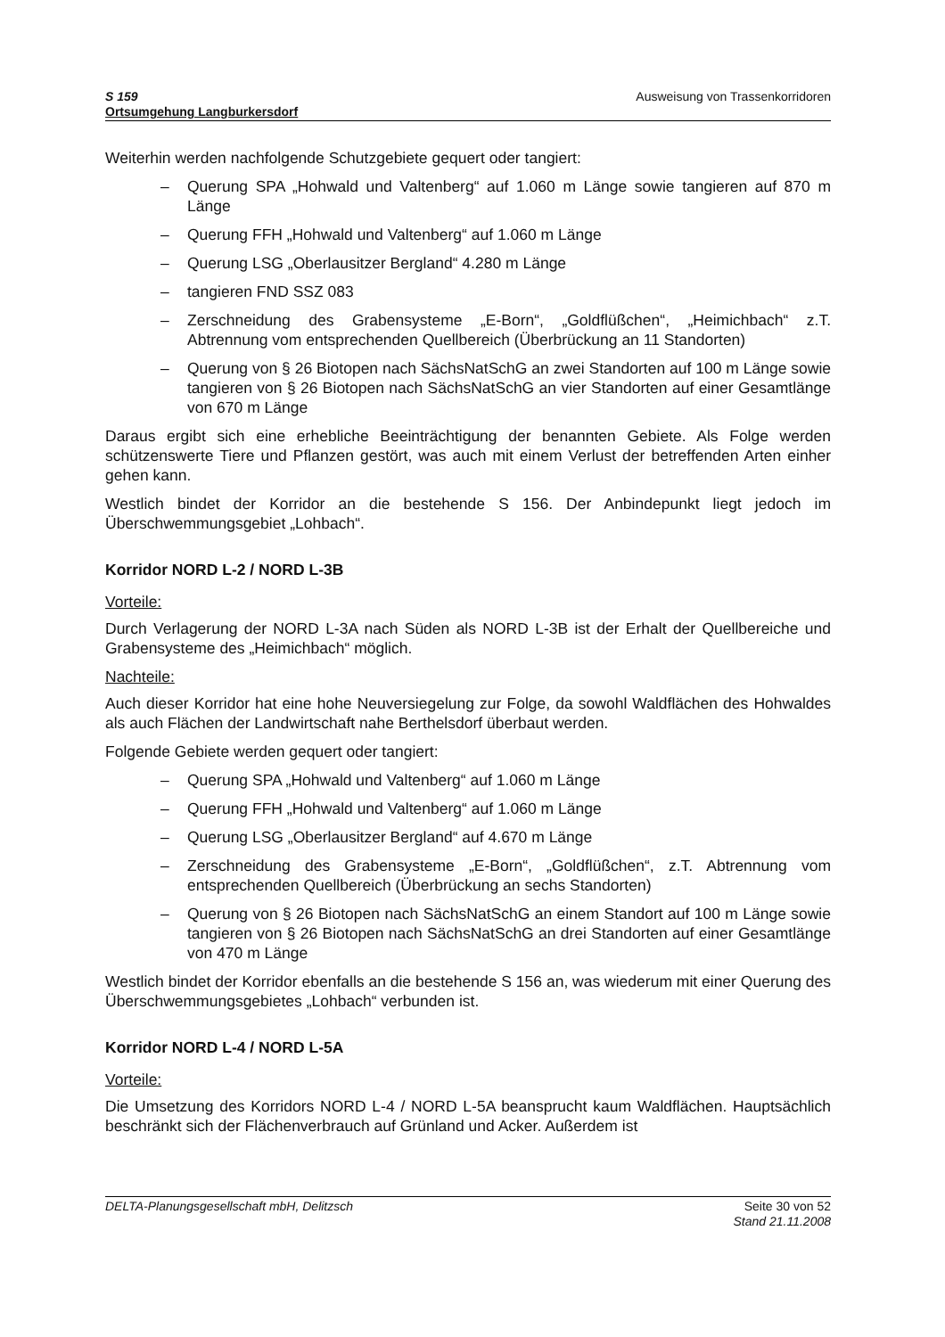S 159
Ortsumgehung Langburkersdorf
Ausweisung von Trassenkorridoren
Weiterhin werden nachfolgende Schutzgebiete gequert oder tangiert:
– Querung SPA „Hohwald und Valtenberg“ auf 1.060 m Länge sowie tangieren auf 870 m Länge
– Querung FFH „Hohwald und Valtenberg“ auf 1.060 m Länge
– Querung LSG „Oberlausitzer Bergland“ 4.280 m Länge
– tangieren FND SSZ 083
– Zerschneidung des Grabensysteme „E-Born“, „Goldflüßchen“, „Heimichbach“ z.T. Abtrennung vom entsprechenden Quellbereich (Überbrückung an 11 Standorten)
– Querung von § 26 Biotopen nach SächsNatSchG an zwei Standorten auf 100 m Länge sowie tangieren von § 26 Biotopen nach SächsNatSchG an vier Standorten auf einer Gesamtlänge von 670 m Länge
Daraus ergibt sich eine erhebliche Beeinträchtigung der benannten Gebiete. Als Folge werden schützenswerte Tiere und Pflanzen gestört, was auch mit einem Verlust der betreffenden Arten einher gehen kann.
Westlich bindet der Korridor an die bestehende S 156. Der Anbindepunkt liegt jedoch im Überschwemmungsgebiet „Lohbach“.
Korridor NORD L-2 / NORD L-3B
Vorteile:
Durch Verlagerung der NORD L-3A nach Süden als NORD L-3B ist der Erhalt der Quellbereiche und Grabensysteme des „Heimichbach“ möglich.
Nachteile:
Auch dieser Korridor hat eine hohe Neuversiegelung zur Folge, da sowohl Waldflächen des Hohwaldes als auch Flächen der Landwirtschaft nahe Berthelsdorf überbaut werden.
Folgende Gebiete werden gequert oder tangiert:
– Querung SPA „Hohwald und Valtenberg“ auf 1.060 m Länge
– Querung FFH „Hohwald und Valtenberg“ auf 1.060 m Länge
– Querung LSG „Oberlausitzer Bergland“ auf 4.670 m Länge
– Zerschneidung des Grabensysteme „E-Born“, „Goldflüßchen“, z.T. Abtrennung vom entsprechenden Quellbereich (Überbrückung an sechs Standorten)
– Querung von § 26 Biotopen nach SächsNatSchG an einem Standort auf 100 m Länge sowie tangieren von § 26 Biotopen nach SächsNatSchG an drei Standorten auf einer Gesamtlänge von 470 m Länge
Westlich bindet der Korridor ebenfalls an die bestehende S 156 an, was wiederum mit einer Querung des Überschwemmungsgebietes „Lohbach“ verbunden ist.
Korridor NORD L-4 / NORD L-5A
Vorteile:
Die Umsetzung des Korridors NORD L-4 / NORD L-5A beansprucht kaum Waldflächen. Hauptsächlich beschränkt sich der Flächenverbrauch auf Grünland und Acker. Außerdem ist
DELTA-Planungsgesellschaft mbH, Delitzsch
Seite 30 von 52
Stand 21.11.2008